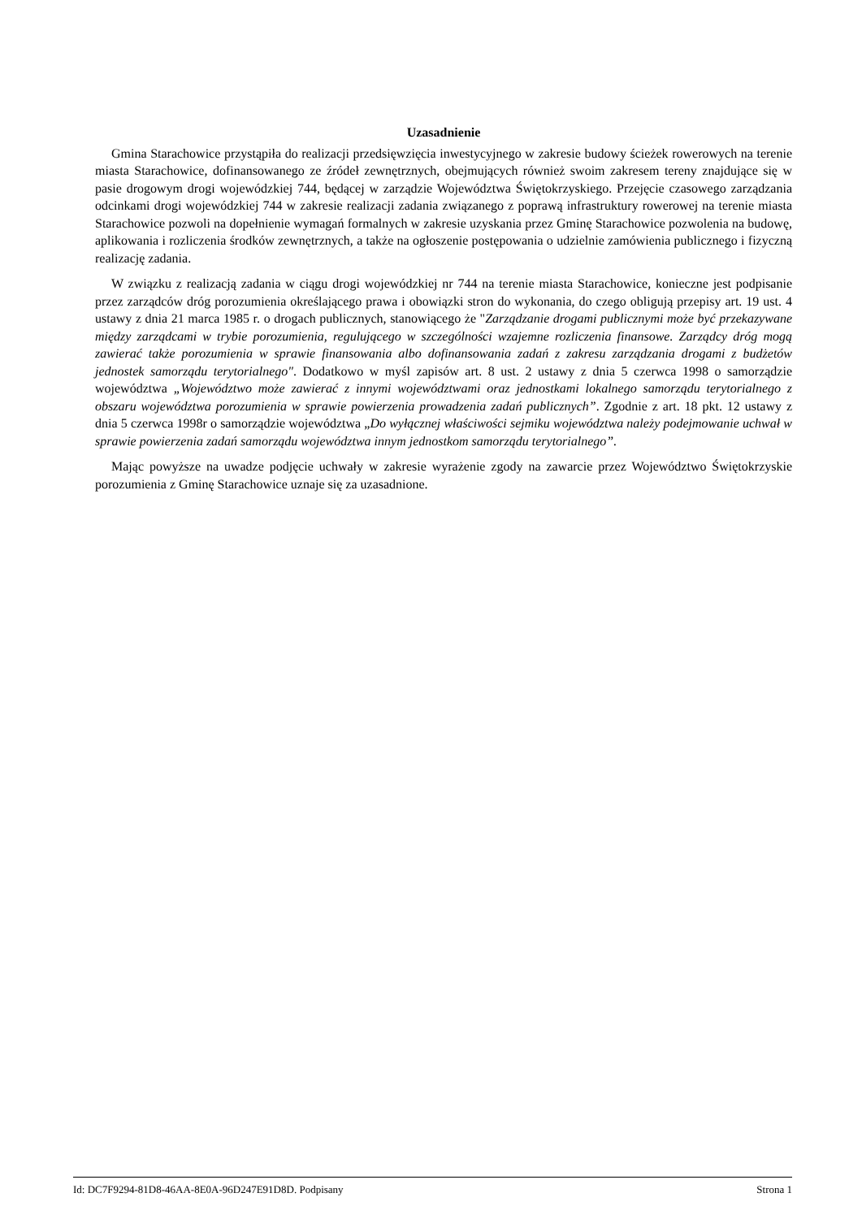Uzasadnienie
Gmina Starachowice przystąpiła do realizacji przedsięwzięcia inwestycyjnego w zakresie budowy ścieżek rowerowych na terenie miasta Starachowice, dofinansowanego ze źródeł zewnętrznych, obejmujących również swoim zakresem tereny znajdujące się w pasie drogowym drogi wojewódzkiej 744, będącej w zarządzie Województwa Świętokrzyskiego. Przejęcie czasowego zarządzania odcinkami drogi wojewódzkiej 744 w zakresie realizacji zadania związanego z poprawą infrastruktury rowerowej na terenie miasta Starachowice pozwoli na dopełnienie wymagań formalnych w zakresie uzyskania przez Gminę Starachowice pozwolenia na budowę, aplikowania i rozliczenia środków zewnętrznych, a także na ogłoszenie postępowania o udzielnie zamówienia publicznego i fizyczną realizację zadania.
W związku z realizacją zadania w ciągu drogi wojewódzkiej nr 744 na terenie miasta Starachowice, konieczne jest podpisanie przez zarządców dróg porozumienia określającego prawa i obowiązki stron do wykonania, do czego obligują przepisy art. 19 ust. 4 ustawy z dnia 21 marca 1985 r. o drogach publicznych, stanowiącego że "Zarządzanie drogami publicznymi może być przekazywane między zarządcami w trybie porozumienia, regulującego w szczególności wzajemne rozliczenia finansowe. Zarządcy dróg mogą zawierać także porozumienia w sprawie finansowania albo dofinansowania zadań z zakresu zarządzania drogami z budżetów jednostek samorządu terytorialnego". Dodatkowo w myśl zapisów art. 8 ust. 2 ustawy z dnia 5 czerwca 1998 o samorządzie województwa „Województwo może zawierać z innymi województwami oraz jednostkami lokalnego samorządu terytorialnego z obszaru województwa porozumienia w sprawie powierzenia prowadzenia zadań publicznych”. Zgodnie z art. 18 pkt. 12 ustawy z dnia 5 czerwca 1998r o samorządzie województwa „Do wyłącznej właściwości sejmiku województwa należy podejmowanie uchwał w sprawie powierzenia zadań samorządu województwa innym jednostkom samorządu terytorialnego”.
Mając powyższe na uwadze podjęcie uchwały w zakresie wyrażenie zgody na zawarcie przez Województwo Świętokrzyskie porozumienia z Gminę Starachowice uznaje się za uzasadnione.
Id: DC7F9294-81D8-46AA-8E0A-96D247E91D8D. Podpisany Strona 1